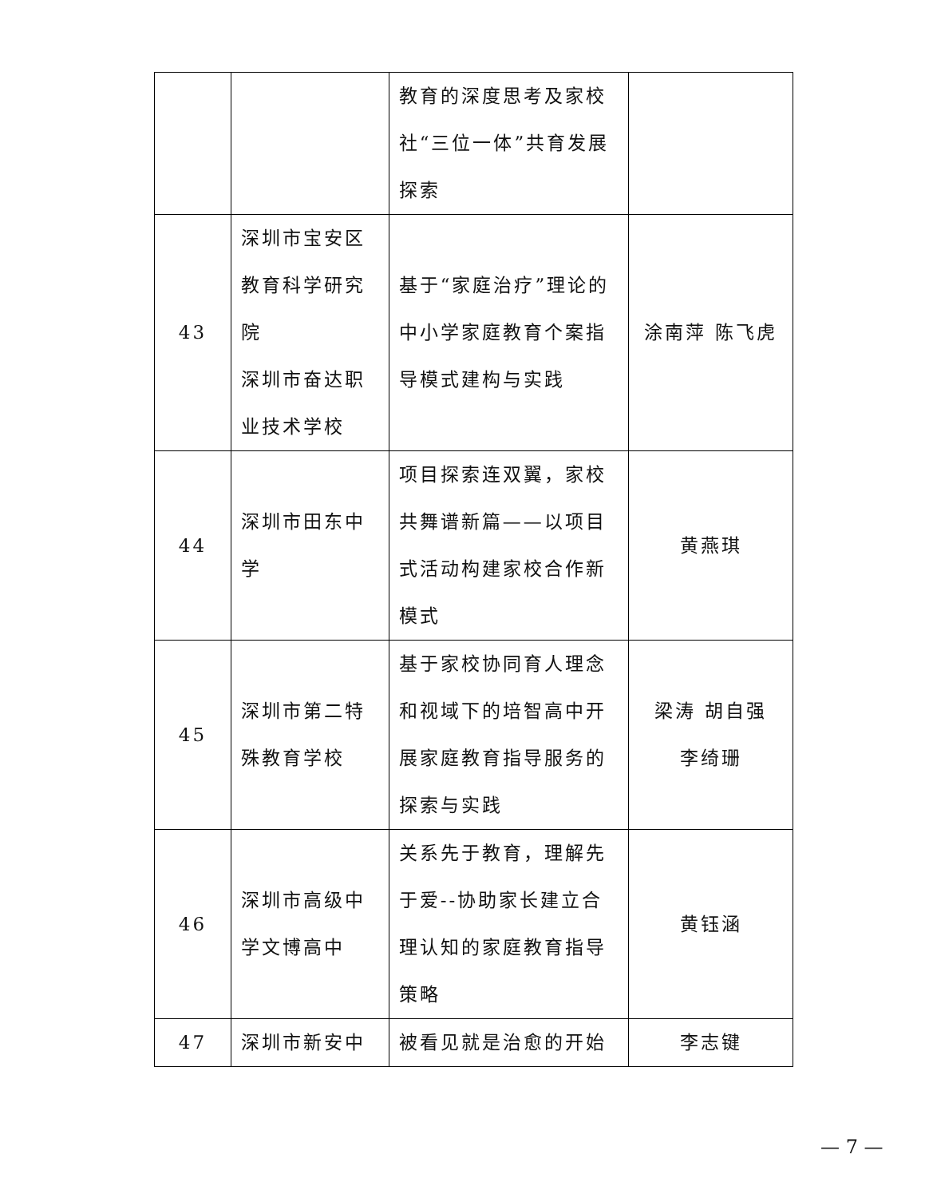| | | 教育的深度思考及家校社“三位一体”共育发展探索 | |
| 43 | 深圳市宝安区 教育科学研究 院 深圳市奋达职 业技术学校 | 基于“家庭治疗”理论的中小学家庭教育个案指导模式建构与实践 | 涂南萍 陈飞虎 |
| 44 | 深圳市田东中学 | 项目探索连双翼，家校共舞谱新篇——以项目式活动构建家校合作新模式 | 黄燕琪 |
| 45 | 深圳市第二特殊教育学校 | 基于家校协同育人理念和视域下的培智高中开展家庭教育指导服务的探索与实践 | 梁涛 胡自强 李绮珊 |
| 46 | 深圳市高级中学文博高中 | 关系先于教育，理解先于爱--协助家长建立合理认知的家庭教育指导策略 | 黄钰涵 |
| 47 | 深圳市新安中 | 被看见就是治愈的开始 | 李志键 |
— 7 —